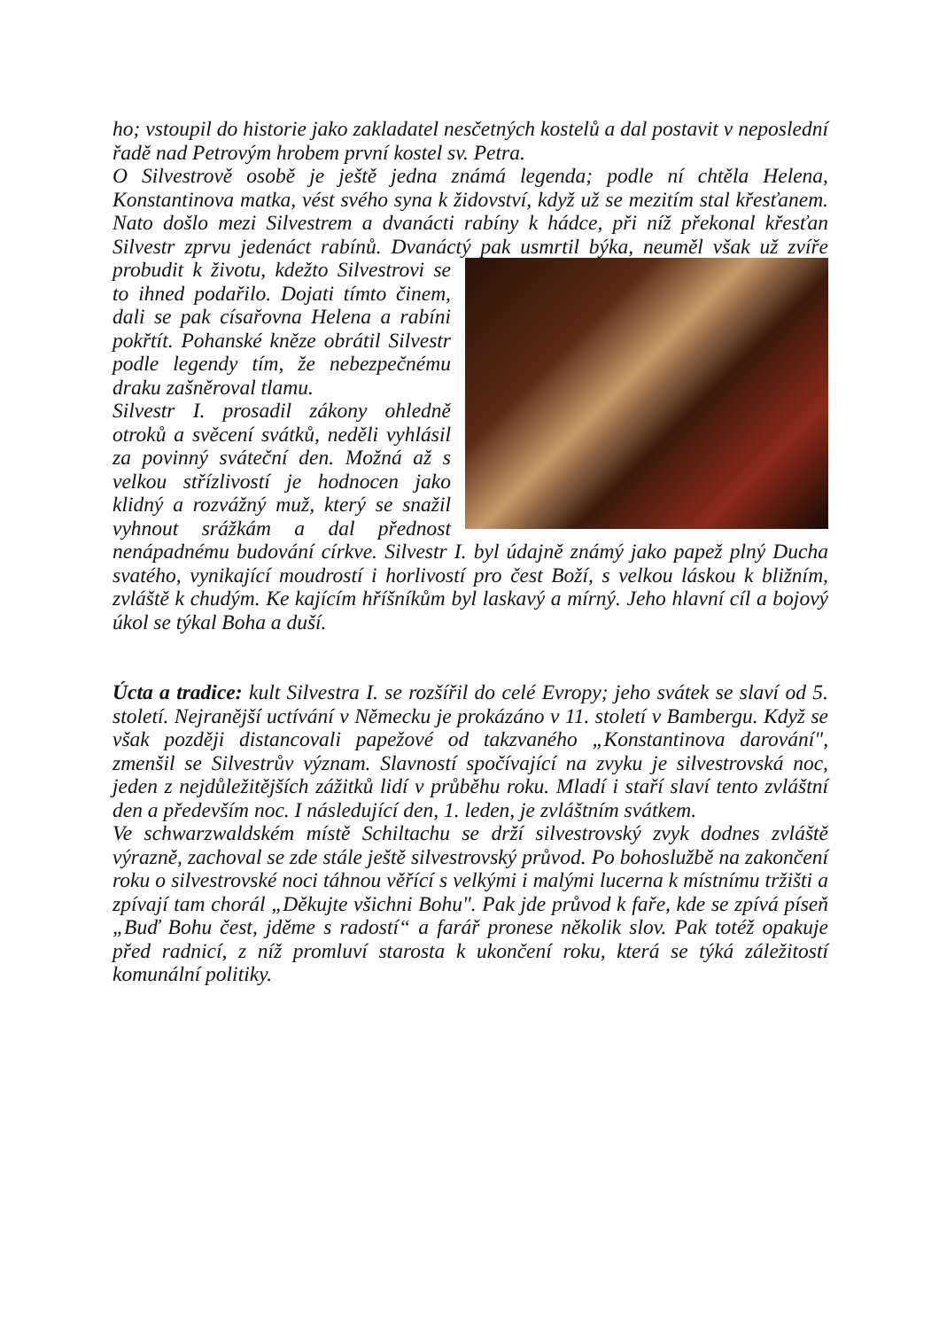ho; vstoupil do historie jako zakladatel nesčetných kostelů a dal postavit v neposlední řadě nad Petrovým hrobem první kostel sv. Petra.
O Silvestrově osobě je ještě jedna známá legenda; podle ní chtěla Helena, Konstantinova matka, vést svého syna k židovství, když už se mezitím stal křesťanem. Nato došlo mezi Silvestrem a dvanácti rabíny k hádce, při níž překonal křesťan Silvestr zprvu jedenáct rabínů. Dvanáctý pak usmrtil býka, neuměl však už zvíře probudit k životu, kdežto Silvestrovi se to ihned podařilo. Dojati tímto činem, dali se pak císařovna Helena a rabíni pokřtít. Pohanské kněze obrátil Silvestr podle legendy tím, že nebezpečnému draku zašněroval tlamu.
Silvestr I. prosadil zákony ohledně otroků a svěcení svátků, neděli vyhlásil za povinný sváteční den. Možná až s velkou střízlivostí je hodnocen jako klidný a rozvážný muž, který se snažil vyhnout srážkám a dal přednost nenápadnému budování církve. Silvestr I. byl údajně známý jako papež plný Ducha svatého, vynikající moudrostí i horlivostí pro čest Boží, s velkou láskou k bližním, zvláště k chudým. Ke kajícím hříšníkům byl laskavý a mírný. Jeho hlavní cíl a bojový úkol se týkal Boha a duší.
Úcta a tradice: kult Silvestra I. se rozšířil do celé Evropy; jeho svátek se slaví od 5. století. Nejranější uctívání v Německu je prokázáno v 11. století v Bambergu. Když se však později distancovali papežové od takzvaného „Konstantinova darování", zmenšil se Silvestrův význam. Slavností spočívající na zvyku je silvestrovská noc, jeden z nejdůležitějších zážitků lidí v průběhu roku. Mladí i staří slaví tento zvláštní den a především noc. I následující den, 1. leden, je zvláštním svátkem.
Ve schwarzwaldském místě Schiltachu se drží silvestrovský zvyk dodnes zvláště výrazně, zachoval se zde stále ještě silvestrovský průvod. Po bohoslužbě na zakončení roku o silvestrovské noci táhnou věřící s velkými i malými lucerna k místnímu tržišti a zpívají tam chorál „Děkujte všichni Bohu". Pak jde průvod k faře, kde se zpívá píseň „Buď Bohu čest, jděme s radostí“ a farář pronese několik slov. Pak totéž opakuje před radnicí, z níž promluví starosta k ukončení roku, která se týká záležitostí komunální politiky.